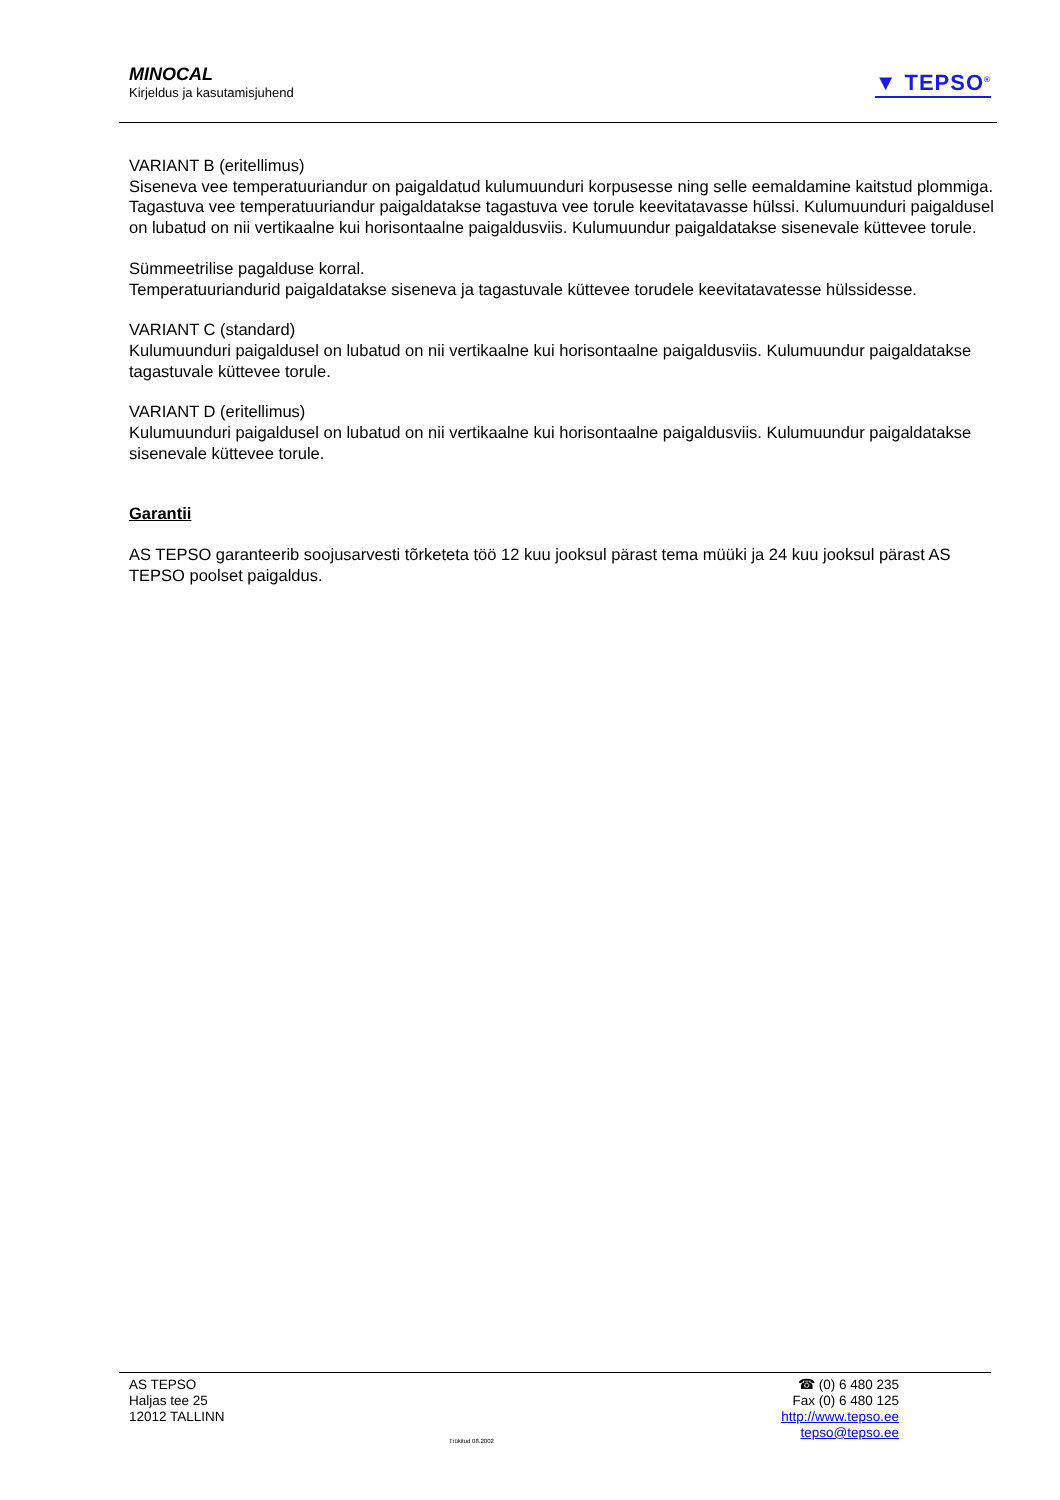MINOCAL
Kirjeldus ja kasutamisjuhend
▼ TEPSO<sup>®</sup>
VARIANT B (eritellimus)
Siseneva vee temperatuuriandur on paigaldatud kulumuunduri korpusesse ning selle eemaldamine kaitstud plommiga. Tagastuva vee temperatuuriandur paigaldatakse tagastuva vee torule keevitatavasse hülssi. Kulumuunduri paigaldusel on lubatud on nii vertikaalne kui horisontaalne paigaldusviis. Kulumuundur paigaldatakse sisenevale küttevee torule.
Sümmeetrilise pagalduse korral.
Temperatuuriandurid paigaldatakse siseneva ja tagastuvale küttevee torudele keevitatavatesse hülssidesse.
VARIANT C (standard)
Kulumuunduri paigaldusel on lubatud on nii vertikaalne kui horisontaalne paigaldusviis. Kulumuundur paigaldatakse tagastuvale küttevee torule.
VARIANT D (eritellimus)
Kulumuunduri paigaldusel on lubatud on nii vertikaalne kui horisontaalne paigaldusviis. Kulumuundur paigaldatakse sisenevale küttevee torule.
Garantii
AS TEPSO garanteerib soojusarvesti tõrketeta töö 12 kuu jooksul pärast tema müüki ja 24 kuu jooksul pärast AS TEPSO poolset paigaldus.
AS TEPSO
Haljas tee 25
12012 TALLINN
Trükitud 08.2002
☎ (0) 6 480 235
Fax (0) 6 480 125
http://www.tepso.ee
tepso@tepso.ee